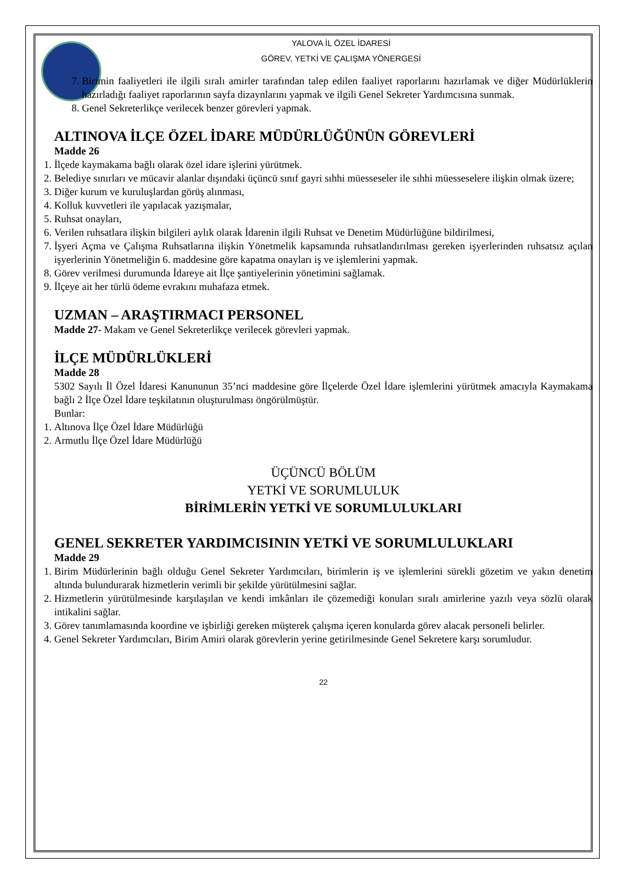YALOVA İL ÖZEL İDARESİ
GÖREV, YETKİ VE ÇALIŞMA YÖNERGESİ
7. Birimin faaliyetleri ile ilgili sıralı amirler tarafından talep edilen faaliyet raporlarını hazırlamak ve diğer Müdürlüklerin hazırladığı faaliyet raporlarının sayfa dizaynlarını yapmak ve ilgili Genel Sekreter Yardımcısına sunmak.
8. Genel Sekreterlikçe verilecek benzer görevleri yapmak.
ALTINOVA İLÇE ÖZEL İDARE MÜDÜRLÜĞÜNÜN GÖREVLERİ
Madde 26
1. İlçede kaymakama bağlı olarak özel idare işlerini yürütmek.
2. Belediye sınırları ve mücavir alanlar dışındaki üçüncü sınıf gayri sıhhi müesseseler ile sıhhi müesseselere ilişkin olmak üzere;
3. Diğer kurum ve kuruluşlardan görüş alınması,
4. Kolluk kuvvetleri ile yapılacak yazışmalar,
5. Ruhsat onayları,
6. Verilen ruhsatlara ilişkin bilgileri aylık olarak İdarenin ilgili Ruhsat ve Denetim Müdürlüğüne bildirilmesi,
7. İşyeri Açma ve Çalışma Ruhsatlarına ilişkin Yönetmelik kapsamında ruhsatlandırılması gereken işyerlerinden ruhsatsız açılan işyerlerinin Yönetmeliğin 6. maddesine göre kapatma onayları iş ve işlemlerini yapmak.
8. Görev verilmesi durumunda İdareye ait İlçe şantiyelerinin yönetimini sağlamak.
9. İlçeye ait her türlü ödeme evrakını muhafaza etmek.
UZMAN – ARAŞTIRMACI PERSONEL
Madde 27- Makam ve Genel Sekreterlikçe verilecek görevleri yapmak.
İLÇE MÜDÜRLÜKLERİ
Madde 28
5302 Sayılı İl Özel İdaresi Kanununun 35’nci maddesine göre İlçelerde Özel İdare işlemlerini yürütmek amacıyla Kaymakama bağlı 2 İlçe Özel İdare teşkilatının oluşturulması öngörülmüştür.
Bunlar:
1. Altınova İlçe Özel İdare Müdürlüğü
2. Armutlu İlçe Özel İdare Müdürlüğü
ÜÇÜNCÜ BÖLÜM
YETKİ VE SORUMLULUK
BİRİMLERİN YETKİ VE SORUMLULUKLARI
GENEL SEKRETER YARDIMCISININ YETKİ VE SORUMLULUKLARI
Madde 29
1. Birim Müdürlerinin bağlı olduğu Genel Sekreter Yardımcıları, birimlerin iş ve işlemlerini sürekli gözetim ve yakın denetim altında bulundurarak hizmetlerin verimli bir şekilde yürütülmesini sağlar.
2. Hizmetlerin yürütülmesinde karşılaşılan ve kendi imkânları ile çözemediği konuları sıralı amirlerine yazılı veya sözlü olarak intikalini sağlar.
3. Görev tanımlamasında koordine ve işbirliği gereken müşterek çalışma içeren konularda görev alacak personeli belirler.
4. Genel Sekreter Yardımcıları, Birim Amiri olarak görevlerin yerine getirilmesinde Genel Sekretere karşı sorumludur.
22